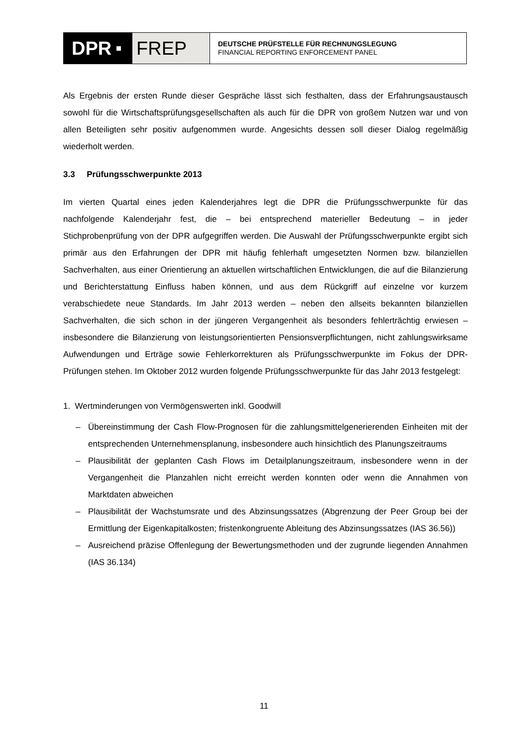DPR FREP
DEUTSCHE PRÜFSTELLE FÜR RECHNUNGSLEGUNG
FINANCIAL REPORTING ENFORCEMENT PANEL
Als Ergebnis der ersten Runde dieser Gespräche lässt sich festhalten, dass der Erfahrungsaustausch sowohl für die Wirtschaftsprüfungsgesellschaften als auch für die DPR von großem Nutzen war und von allen Beteiligten sehr positiv aufgenommen wurde. Angesichts dessen soll dieser Dialog regelmäßig wiederholt werden.
3.3 Prüfungsschwerpunkte 2013
Im vierten Quartal eines jeden Kalenderjahres legt die DPR die Prüfungsschwerpunkte für das nachfolgende Kalenderjahr fest, die – bei entsprechend materieller Bedeutung – in jeder Stichprobenprüfung von der DPR aufgegriffen werden. Die Auswahl der Prüfungsschwerpunkte ergibt sich primär aus den Erfahrungen der DPR mit häufig fehlerhaft umgesetzten Normen bzw. bilanziellen Sachverhalten, aus einer Orientierung an aktuellen wirtschaftlichen Entwicklungen, die auf die Bilanzierung und Berichterstattung Einfluss haben können, und aus dem Rückgriff auf einzelne vor kurzem verabschiedete neue Standards. Im Jahr 2013 werden – neben den allseits bekannten bilanziellen Sachverhalten, die sich schon in der jüngeren Vergangenheit als besonders fehlerträchtig erwiesen – insbesondere die Bilanzierung von leistungsorientierten Pensionsverpflichtungen, nicht zahlungswirksame Aufwendungen und Erträge sowie Fehlerkorrekturen als Prüfungsschwerpunkte im Fokus der DPR-Prüfungen stehen. Im Oktober 2012 wurden folgende Prüfungsschwerpunkte für das Jahr 2013 festgelegt:
1. Wertminderungen von Vermögenswerten inkl. Goodwill
– Übereinstimmung der Cash Flow-Prognosen für die zahlungsmittelgenerierenden Einheiten mit der entsprechenden Unternehmensplanung, insbesondere auch hinsichtlich des Planungszeitraums
– Plausibilität der geplanten Cash Flows im Detailplanungszeitraum, insbesondere wenn in der Vergangenheit die Planzahlen nicht erreicht werden konnten oder wenn die Annahmen von Marktdaten abweichen
– Plausibilität der Wachstumsrate und des Abzinsungssatzes (Abgrenzung der Peer Group bei der Ermittlung der Eigenkapitalkosten; fristenkongruente Ableitung des Abzinsungssatzes (IAS 36.56))
– Ausreichend präzise Offenlegung der Bewertungsmethoden und der zugrunde liegenden Annahmen (IAS 36.134)
11